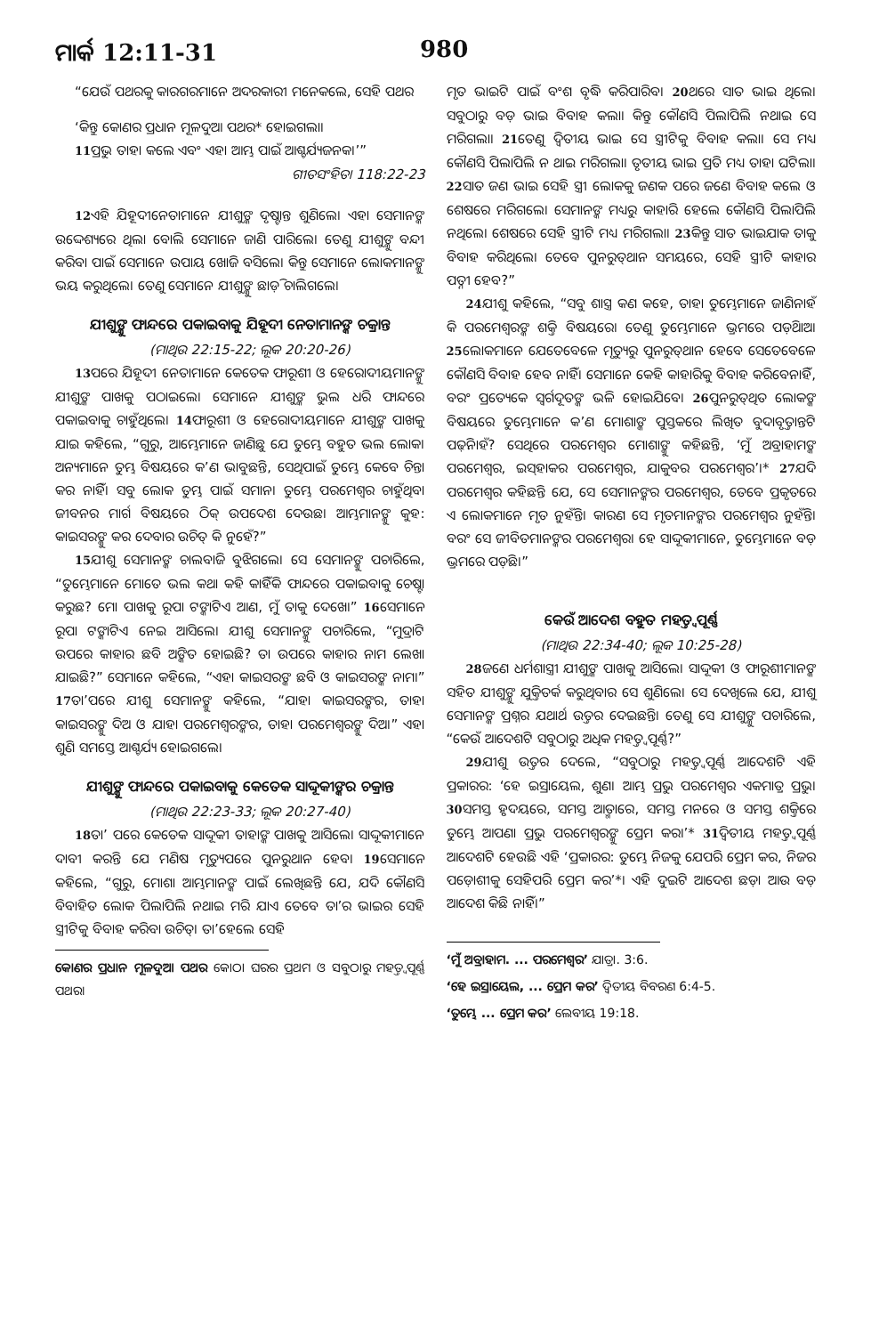ମାର୍କ 12:11-31 980
“ଯେଉଁ ପଥରକୁ କାରଗରମାନେ ଅଦରକାରୀ ମନେକଲେ, ସେହି ପଥର
‘କିନ୍ତୁ କୋଣର ପ୍ରଧାନ ମୂଳଦୁଆ ପଥର* ହୋଇଗଲା।
<sup>11</sup> ପ୍ରଭୁ ତାହା କଲେ ଏବଂ ଏହା ଆମ୍ଭ ପାଇଁ ଆଶ୍ଚର୍ଯ୍ୟଜନକ।’”
ଗୀତସଂହିତା 118:22-23
<sup>12</sup> ଏହି ଯିହୂଦୀନେତାମାନେ ଯୀଶୁଙ୍କ ଦୃଷ୍ଟାନ୍ତ ଶୁଣିଲେ। ଏହା ସେମାନଙ୍କ ଉଦ୍ଦେଶ୍ୟରେ ଥିଲା ବୋଲି ସେମାନେ ଜାଣି ପାରିଲେ। ତେଣୁ ଯୀଶୁଙ୍କୁ ବନ୍ଦୀ କରିବା ପାଇଁ ସେମାନେ ଉପାୟ ଖୋଜି ବସିଲେ। କିନ୍ତୁ ସେମାନେ ଲୋକମାନଙ୍କୁ ଭୟ କରୁଥିଲେ। ତେଣୁ ସେମାନେ ଯୀଶୁଙ୍କୁ ଛାଡ଼ି ଚାଲିଗଲେ।
ଯୀଶୁଙ୍କୁ ଫାନ୍ଦରେ ପକାଇବାକୁ ଯିହୂଦୀ ନେତାମାନଙ୍କ ଚକ୍ରାନ୍ତ
(ମାଥିଉ 22:15-22; ଲୂକ 20:20-26)
<sup>13</sup> ପରେ ଯିହୂଦୀ ନେତାମାନେ କେତେକ ଫାରୂଶୀ ଓ ହେରୋଦୀୟମାନଙ୍କୁ ଯୀଶୁଙ୍କ ପାଖକୁ ପଠାଇଲେ। ସେମାନେ ଯୀଶୁଙ୍କ ଭୁଲ ଧରି ଫାନ୍ଦରେ ପକାଇବାକୁ ଚାହୁଁଥିଲେ। <sup>14</sup>ଫାରୂଶୀ ଓ ହେରୋଦୀୟମାନେ ଯୀଶୁଙ୍କ ପାଖକୁ ଯାଇ କହିଲେ, “ଗୁରୁ, ଆମ୍ଭେମାନେ ଜାଣିଛୁ ଯେ ତୁମ୍ଭେ ବହୁତ ଭଲ ଲୋକ। ଅନ୍ୟମାନେ ତୁମ୍ଭ ବିଷୟରେ କ’ଣ ଭାବୁଛନ୍ତି, ସେଥିପାଇଁ ତୁମ୍ଭେ କେବେ ଚିନ୍ତା କର ନାହିଁ। ସବୁ ଲୋକ ତୁମ୍ଭ ପାଇଁ ସମାନ। ତୁମ୍ଭେ ପରମେଶ୍ୱର ଚାହୁଁଥିବା ଜୀବନର ମାର୍ଗ ବିଷୟରେ ଠିକ୍ ଉପଦେଶ ଦେଉଛ। ଆମ୍ଭମାନଙ୍କୁ କୁହ: କାଇସରଙ୍କୁ କର ଦେବାର ଉଚିତ୍ କି ନୁହେଁ?”
<sup>15</sup> ଯୀଶୁ ସେମାନଙ୍କ ଚାଲବାଜି ବୁଝିଗଲେ। ସେ ସେମାନଙ୍କୁ ପଚାରିଲେ, “ତୁମ୍ଭେମାନେ ମୋତେ ଭଲ କଥା କହି କାହିଁକି ଫାନ୍ଦରେ ପକାଇବାକୁ ଚେଷ୍ଟା କରୁଛ? ମୋ ପାଖକୁ ରୂପା ଟଙ୍କାଟିଏ ଆଣ, ମୁଁ ତାକୁ ଦେଖେ।” <sup>16</sup>ସେମାନେ ରୂପା ଟଙ୍କାଟିଏ ନେଇ ଆସିଲେ। ଯୀଶୁ ସେମାନଙ୍କୁ ପଚାରିଲେ, “ମୁଦ୍ରାଟି ଉପରେ କାହାର ଛବି ଅଙ୍କିତ ହୋଇଛି? ତା ଉପରେ କାହାର ନାମ ଲେଖା ଯାଇଛି?” ସେମାନେ କହିଲେ, “ଏହା କାଇସରଙ୍କ ଛବି ଓ କାଇସରଙ୍କ ନାମ।” <sup>17</sup>ତା’ପରେ ଯୀଶୁ ସେମାନଙ୍କୁ କହିଲେ, “ଯାହା କାଇସରଙ୍କର, ତାହା କାଇସରଙ୍କୁ ଦିଅ ଓ ଯାହା ପରମେଶ୍ୱରଙ୍କର, ତାହା ପରମେଶ୍ୱରଙ୍କୁ ଦିଅ।” ଏହା ଶୁଣି ସମସ୍ତେ ଆଶ୍ଚର୍ଯ୍ୟ ହୋଇଗଲେ।
ଯୀଶୁଙ୍କୁ ଫାନ୍ଦରେ ପକାଇବାକୁ କେତେକ ସାଦ୍ଦୂକୀଙ୍କର ଚକ୍ରାନ୍ତ
(ମାଥିଉ 22:23-33; ଲୂକ 20:27-40)
<sup>18</sup> ତା’ ପରେ କେତେକ ସାଦ୍ଦୂକୀ ତାହାଙ୍କ ପାଖକୁ ଆସିଲେ। ସାଦ୍ଦୂକୀମାନେ ଦାବୀ କରନ୍ତି ଯେ ମଣିଷ ମୃତ୍ୟୁପରେ ପୁନରୁଥାନ ହେବ। <sup>19</sup>ସେମାନେ କହିଲେ, “ଗୁରୁ, ମୋଶା ଆମ୍ଭମାନଙ୍କ ପାଇଁ ଲେଖିଛନ୍ତି ଯେ, ଯଦି କୌଣସି ବିବାହିତ ଲୋକ ପିଲାପିଲି ନଥାଇ ମରି ଯାଏ ତେବେ ତା’ର ଭାଇର ସେହି ସ୍ତ୍ରୀଟିକୁ ବିବାହ କରିବା ଉଚିତ୍। ତା’ହେଲେ ସେହି
କୋଣର ପ୍ରଧାନ ମୂଳଦୁଆ ପଥର କୋଠା ଘରର ପ୍ରଥମ ଓ ସବୁଠାରୁ ମହତ୍ତ୍ୱପୂର୍ଣ୍ଣ ପଥର।
ମୃତ ଭାଇଟି ପାଇଁ ବଂଶ ବୃଦ୍ଧି କରିପାରିବ। <sup>20</sup>ଥରେ ସାତ ଭାଇ ଥିଲେ। ସବୁଠାରୁ ବଡ଼ ଭାଇ ବିବାହ କଲା। କିନ୍ତୁ କୌଣସି ପିଲାପିଲି ନଥାଇ ସେ ମରିଗଲା। <sup>21</sup>ତେଣୁ ଦ୍ୱିତୀୟ ଭାଇ ସେ ସ୍ତ୍ରୀଟିକୁ ବିବାହ କଲା। ସେ ମଧ୍ୟ କୌଣସି ପିଲାପିଲି ନ ଥାଇ ମରିଗଲା। ତୃତୀୟ ଭାଇ ପ୍ରତି ମଧ୍ୟ ତାହା ଘଟିଲା। <sup>22</sup>ସାତ ଜଣ ଭାଇ ସେହି ସ୍ତ୍ରୀ ଲୋକକୁ ଜଣକ ପରେ ଜଣେ ବିବାହ କଲେ ଓ ଶେଷରେ ମରିଗଲେ। ସେମାନଙ୍କ ମଧ୍ୟରୁ କାହାରି ହେଲେ କୌଣସି ପିଲାପିଲି ନଥିଲେ। ଶେଷରେ ସେହି ସ୍ତ୍ରୀଟି ମଧ୍ୟ ମରିଗଲା। <sup>23</sup>କିନ୍ତୁ ସାତ ଭାଇଯାକ ତାକୁ ବିବାହ କରିଥିଲେ। ତେବେ ପୁନରୁତ୍‌ଥାନ ସମୟରେ, ସେହି ସ୍ତ୍ରୀଟି କାହାର ପତ୍ନୀ ହେବ?”
<sup>24</sup> ଯୀଶୁ କହିଲେ, “ସବୁ ଶାସ୍ତ୍ର କଣ କହେ, ତାହା ତୁମ୍ଭେମାନେ ଜାଣିନାହଁ କି ପରମେଶ୍ୱରଙ୍କ ଶକ୍ତି ବିଷୟରେ। ତେଣୁ ତୁମ୍ଭେମାନେ ଭ୍ରମରେ ପଡ଼ିଥାଅ। <sup>25</sup>ଲୋକମାନେ ଯେତେବେଳେ ମୃତ୍ୟୁରୁ ପୁନରୁତ୍‌ଥାନ ହେବେ ସେତେବେଳେ କୌଣସି ବିବାହ ହେବ ନାହିଁ। ସେମାନେ କେହି କାହାରିକୁ ବିବାହ କରିବେନାହିଁ, ବରଂ ପ୍ରତ୍ୟେକେ ସ୍ୱର୍ଗଦୂତଙ୍କ ଭଳି ହୋଇଯିବେ। <sup>26</sup>ପୁନରୁତ୍‌ଥିତ ଲୋକଙ୍କ ବିଷୟରେ ତୁମ୍ଭେମାନେ କ’ଣ ମୋଶାଙ୍କ ପୁସ୍ତକରେ ଲିଖିତ ବୁଦାବୃତ୍ତାନ୍ତଟି ପଢ଼ିନାହଁ? ସେଥିରେ ପରମେଶ୍ୱର ମୋଶାଙ୍କୁ କହିଛନ୍ତି, ‘ମୁଁ ଅବ୍ରାହାମଙ୍କ ପରମେଶ୍ୱର, ଇସ୍‌ହାକର ପରମେଶ୍ୱର, ଯାକୁବର ପରମେଶ୍ୱର’।* <sup>27</sup>ଯଦି ପରମେଶ୍ୱର କହିଛନ୍ତି ଯେ, ସେ ସେମାନଙ୍କର ପରମେଶ୍ୱର, ତେବେ ପ୍ରକୃତରେ ଏ ଲୋକମାନେ ମୃତ ନୁହଁନ୍ତି। କାରଣ ସେ ମୃତମାନଙ୍କର ପରମେଶ୍ୱର ନୁହଁନ୍ତି। ବରଂ ସେ ଜୀବିତମାନଙ୍କର ପରମେଶ୍ୱର। ହେ ସାଦ୍ଦୂକୀମାନେ, ତୁମ୍ଭେମାନେ ବଡ଼ ଭ୍ରମରେ ପଡ଼ିଛ।”
କେଉଁ ଆଦେଶ ବହୁତ ମହତ୍ତ୍ୱପୂର୍ଣ୍ଣ
(ମାଥିଉ 22:34-40; ଲୂକ 10:25-28)
<sup>28</sup> ଜଣେ ଧର୍ମଶାସ୍ତ୍ରୀ ଯୀଶୁଙ୍କ ପାଖକୁ ଆସିଲେ। ସାଦ୍ଦୂକୀ ଓ ଫାରୂଶୀମାନଙ୍କ ସହିତ ଯୀଶୁଙ୍କୁ ଯୁକ୍ତିତର୍କ କରୁଥିବାର ସେ ଶୁଣିଲେ। ସେ ଦେଖିଲେ ଯେ, ଯୀଶୁ ସେମାନଙ୍କ ପ୍ରଶ୍ନର ଯଥାର୍ଥ ଉତ୍ତର ଦେଇଛନ୍ତି। ତେଣୁ ସେ ଯୀଶୁଙ୍କୁ ପଚାରିଲେ, “କେଉଁ ଆଦେଶଟି ସବୁଠାରୁ ଅଧିକ ମହତ୍ତ୍ୱପୂର୍ଣ୍ଣ?”
<sup>29</sup> ଯୀଶୁ ଉତ୍ତର ଦେଲେ, “ସବୁଠାରୁ ମହତ୍ତ୍ୱପୂର୍ଣ୍ଣ ଆଦେଶଟି ଏହି ପ୍ରକାରର: ‘ହେ ଇସ୍ରାୟେଲ, ଶୁଣ। ଆମ୍ଭ ପ୍ରଭୁ ପରମେଶ୍ୱର ଏକମାତ୍ର ପ୍ରଭୁ। <sup>30</sup>ସମସ୍ତ ହୃଦୟରେ, ସମସ୍ତ ଆତ୍ମାରେ, ସମସ୍ତ ମନରେ ଓ ସମସ୍ତ ଶକ୍ତିରେ ତୁମ୍ଭେ ଆପଣା ପ୍ରଭୁ ପରମେଶ୍ୱରଙ୍କୁ ପ୍ରେମ କର।’* <sup>31</sup>ଦ୍ୱିତୀୟ ମହତ୍ତ୍ୱପୂର୍ଣ୍ଣ ଆଦେଶଟି ହେଉଛି ଏହି ‘ପ୍ରକାରର: ତୁମ୍ଭେ ନିଜକୁ ଯେପରି ପ୍ରେମ କର, ନିଜର ପଡ଼ୋଶୀକୁ ସେହିପରି ପ୍ରେମ କର’*। ଏହି ଦୁଇଟି ଆଦେଶ ଛଡ଼ା ଆଉ ବଡ଼ ଆଦେଶ କିଛି ନାହିଁ।”
‘ମୁଁ ଅବ୍ରାହାମ. ... ପରମେଶ୍ୱର’ ଯାତ୍ରା. 3:6.
‘ହେ ଇସ୍ରାୟେଲ, ... ପ୍ରେମ କର’ ଦ୍ୱିତୀୟ ବିବରଣ 6:4-5.
‘ତୁମ୍ଭେ ... ପ୍ରେମ କର’ ଲେବୀୟ 19:18.